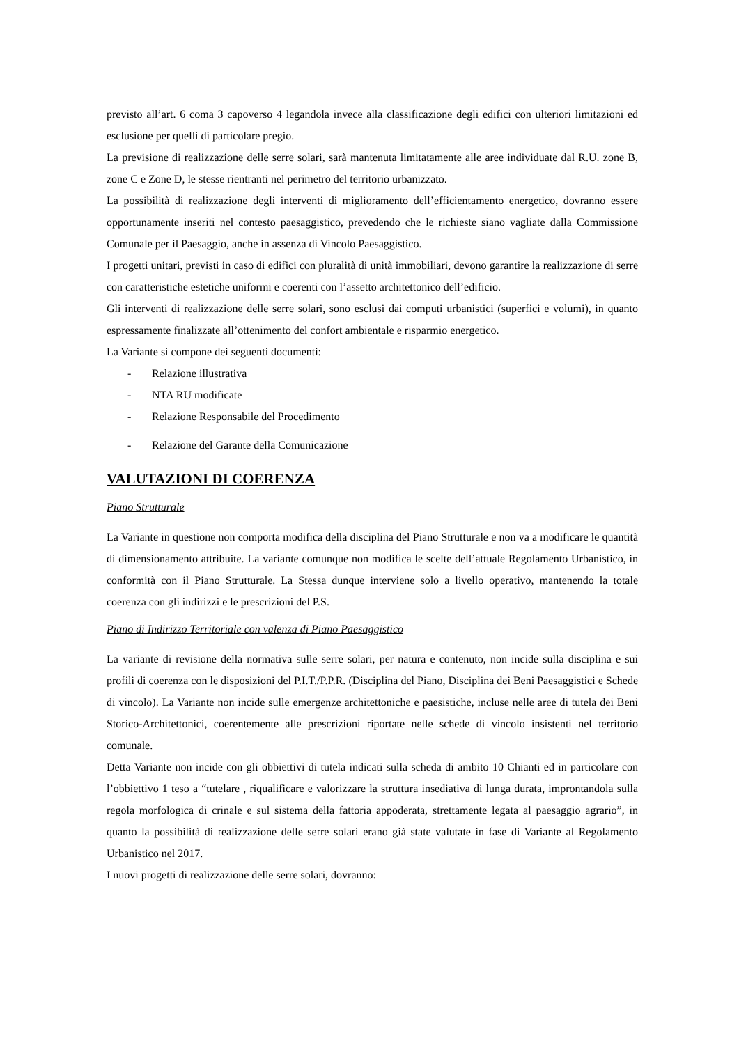previsto all’art. 6 coma 3 capoverso 4 legandola invece alla classificazione degli edifici con ulteriori limitazioni ed esclusione per quelli di particolare pregio.
La previsione di realizzazione delle serre solari, sarà mantenuta limitatamente alle aree individuate dal R.U. zone B, zone C e Zone D, le stesse rientranti nel perimetro del territorio urbanizzato.
La possibilità di realizzazione degli interventi di miglioramento dell’efficientamento energetico, dovranno essere opportunamente inseriti nel contesto paesaggistico, prevedendo che le richieste siano vagliate dalla Commissione Comunale per il Paesaggio, anche in assenza di Vincolo Paesaggistico.
I progetti unitari, previsti in caso di edifici con pluralità di unità immobiliari, devono garantire la realizzazione di serre con caratteristiche estetiche uniformi e coerenti con l’assetto architettonico dell’edificio.
Gli interventi di realizzazione delle serre solari, sono esclusi dai computi urbanistici (superfici e volumi), in quanto espressamente finalizzate all’ottenimento del confort ambientale e risparmio energetico.
La Variante si compone dei seguenti documenti:
- Relazione illustrativa
- NTA RU modificate
- Relazione Responsabile del Procedimento
- Relazione del Garante della Comunicazione
VALUTAZIONI DI COERENZA
Piano Strutturale
La Variante in questione non comporta modifica della disciplina del Piano Strutturale e non va a modificare le quantità di dimensionamento attribuite. La variante comunque non modifica le scelte dell’attuale Regolamento Urbanistico, in conformità con il Piano Strutturale. La Stessa dunque interviene solo a livello operativo, mantenendo la totale coerenza con gli indirizzi e le prescrizioni del P.S.
Piano di Indirizzo Territoriale con valenza di Piano Paesaggistico
La variante di revisione della normativa sulle serre solari, per natura e contenuto, non incide sulla disciplina e sui profili di coerenza con le disposizioni del P.I.T./P.P.R. (Disciplina del Piano, Disciplina dei Beni Paesaggistici e Schede di vincolo). La Variante non incide sulle emergenze architettoniche e paesistiche, incluse nelle aree di tutela dei Beni Storico-Architettonici, coerentemente alle prescrizioni riportate nelle schede di vincolo insistenti nel territorio comunale.
Detta Variante non incide con gli obbiettivi di tutela indicati sulla scheda di ambito 10 Chianti ed in particolare con l’obbiettivo 1 teso a “tutelare , riqualificare e valorizzare la struttura insediativa di lunga durata, improntandola sulla regola morfologica di crinale e sul sistema della fattoria appoderata, strettamente legata al paesaggio agrario”, in quanto la possibilità di realizzazione delle serre solari erano già state valutate in fase di Variante al Regolamento Urbanistico nel 2017.
I nuovi progetti di realizzazione delle serre solari, dovranno: